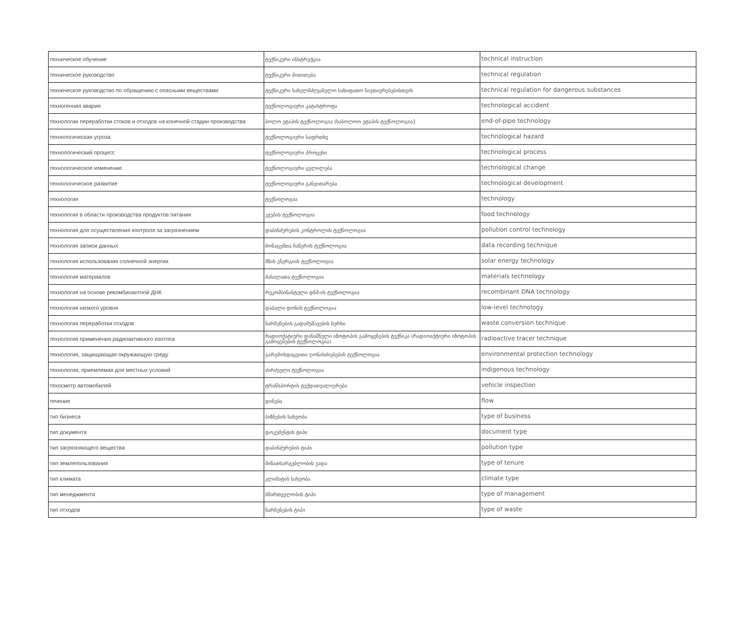| техническое обучение | ტექნიკური ინსტრუქცია | technical instruction |
| техническое руководство | ტექნიკური მითითება | technical regulation |
| техническое руководство по обращению с опасными веществами | ტექნიკური სახელმძღვანელო სახიფათო ნივთიერებებისთვის | technical regulation for dangerous substances |
| техногенная авария | ტექნოლოგიური კატასტროფა | technological accident |
| технологии переработки стоков и отходов на конечной стадии производства | ბოლო ეტაპის ტექნოლოგია (საბოლოო ეტაპის ტექნოლოგია} | end-of-pipe technology |
| технологическая угроза | ტექნოლოგიური საფრთხე | technological hazard |
| технологический процесс | ტექნოლოგიური პროცესი | technological process |
| технологическое изменение | ტექნოლოგიური ცვლილება | technological change |
| технологическое развитие | ტექნოლოგიური განვითარება | technological development |
| технология | ტექნოლოგია | technology |
| технология в области производства продуктов питания | კვების ტექნოლოგია | food technology |
| технология для осуществления контроля за загрязнением | დაბინძურების კონტროლის ტექნოლოგია | pollution control technology |
| технология записи данных | მონაცემთა ჩაწერის ტექნოლოგია | data recording technique |
| технология использования солнечной энергии | მზის ენერგიის ტექნოლოგია | solar energy technology |
| технология материалов | მასალათა ტექნოლოგია | materials technology |
| технология на основе рекомбинантной ДНК | რეკომბინანტული დნმ-ის ტექნოლოგია | recombinant DNA technology |
| технология низкого уровня | დაბალი დონის ტექნოლოგია | low-level technology |
| технология переработки отходов | ნარჩენების გადამუშავების ხერხი | waste conversion technique |
| технология применения радиоактивного изотопа | რადიოქატიური დანიშნული იზოტოპის გამოყენების ტექნიკა (რადიოაქტიური იზოტოპის გამოყენების ტექნოლოგია) | radioactive tracer technique |
| технология, защищающая окружающую среду | გარემოსდაცვითი ღონისძიებების ტექნოლოგია | environmental protection technology |
| технология, приемлемая для местных условий | ძირძველი ტექნოლოგია | indigenous technology |
| техосмотр автомобилей | ტრანსპორტის ტექდათვალიერება | vehicle inspection |
| течение | დინება | flow |
| тип бизнеса | ბიზნესის სახეობა | type of business |
| тип документа | დოკუმენტის ტიპი | document type |
| тип загрязняющего вещества | დაბინძურების ტიპი | pollution type |
| тип землепользования | მიწათსარგებლობის ვადა | type of tenure |
| тип климата | კლიმატის სახეობა | climate type |
| тип менеджмента | მმართველობის ტიპი | type of management |
| тип отходов | ნარჩენების ტიპი | type of waste |